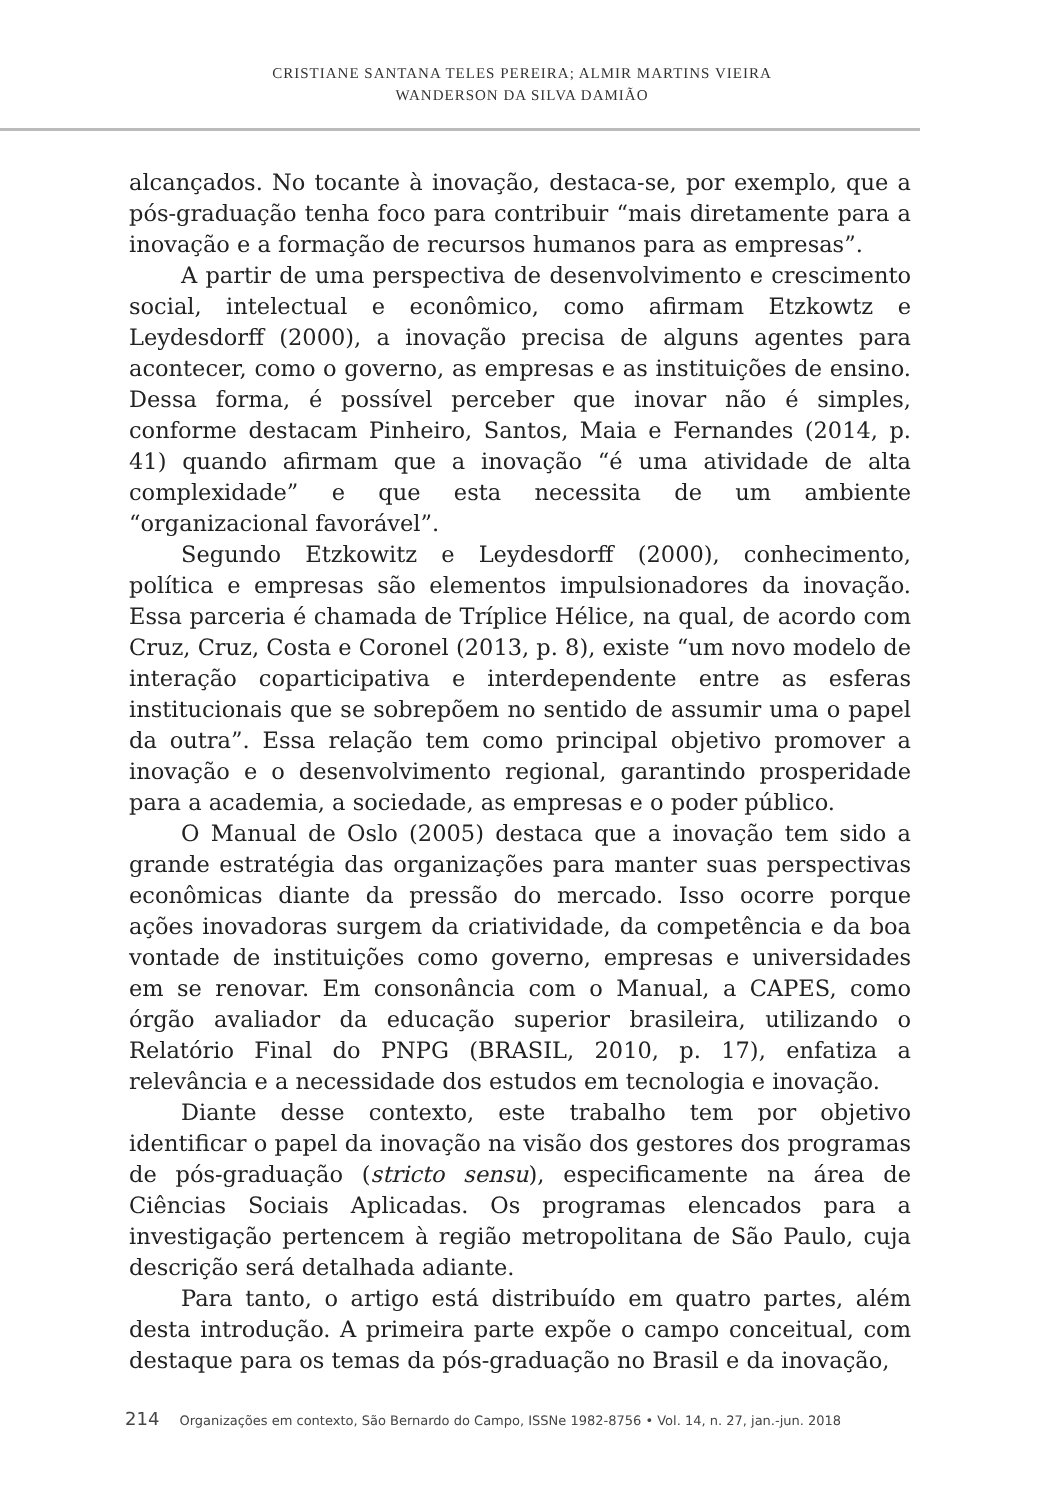CRISTIANE SANTANA TELES PEREIRA; ALMIR MARTINS VIEIRA
WANDERSON DA SILVA DAMIÃO
alcançados. No tocante à inovação, destaca-se, por exemplo, que a pós-graduação tenha foco para contribuir “mais diretamente para a inovação e a formação de recursos humanos para as empresas”.
A partir de uma perspectiva de desenvolvimento e crescimento social, intelectual e econômico, como afirmam Etzkowtz e Leydesdorff (2000), a inovação precisa de alguns agentes para acontecer, como o governo, as empresas e as instituições de ensino. Dessa forma, é possível perceber que inovar não é simples, conforme destacam Pinheiro, Santos, Maia e Fernandes (2014, p. 41) quando afirmam que a inovação “é uma atividade de alta complexidade” e que esta necessita de um ambiente “organizacional favorável”.
Segundo Etzkowitz e Leydesdorff (2000), conhecimento, política e empresas são elementos impulsionadores da inovação. Essa parceria é chamada de Tríplice Hélice, na qual, de acordo com Cruz, Cruz, Costa e Coronel (2013, p. 8), existe “um novo modelo de interação coparticipativa e interdependente entre as esferas institucionais que se sobrepõem no sentido de assumir uma o papel da outra”. Essa relação tem como principal objetivo promover a inovação e o desenvolvimento regional, garantindo prosperidade para a academia, a sociedade, as empresas e o poder público.
O Manual de Oslo (2005) destaca que a inovação tem sido a grande estratégia das organizações para manter suas perspectivas econômicas diante da pressão do mercado. Isso ocorre porque ações inovadoras surgem da criatividade, da competência e da boa vontade de instituições como governo, empresas e universidades em se renovar. Em consonância com o Manual, a CAPES, como órgão avaliador da educação superior brasileira, utilizando o Relatório Final do PNPG (BRASIL, 2010, p. 17), enfatiza a relevância e a necessidade dos estudos em tecnologia e inovação.
Diante desse contexto, este trabalho tem por objetivo identificar o papel da inovação na visão dos gestores dos programas de pós-graduação (stricto sensu), especificamente na área de Ciências Sociais Aplicadas. Os programas elencados para a investigação pertencem à região metropolitana de São Paulo, cuja descrição será detalhada adiante.
Para tanto, o artigo está distribuído em quatro partes, além desta introdução. A primeira parte expõe o campo conceitual, com destaque para os temas da pós-graduação no Brasil e da inovação,
214 Organizações em contexto, São Bernardo do Campo, ISSNe 1982-8756 • Vol. 14, n. 27, jan.-jun. 2018